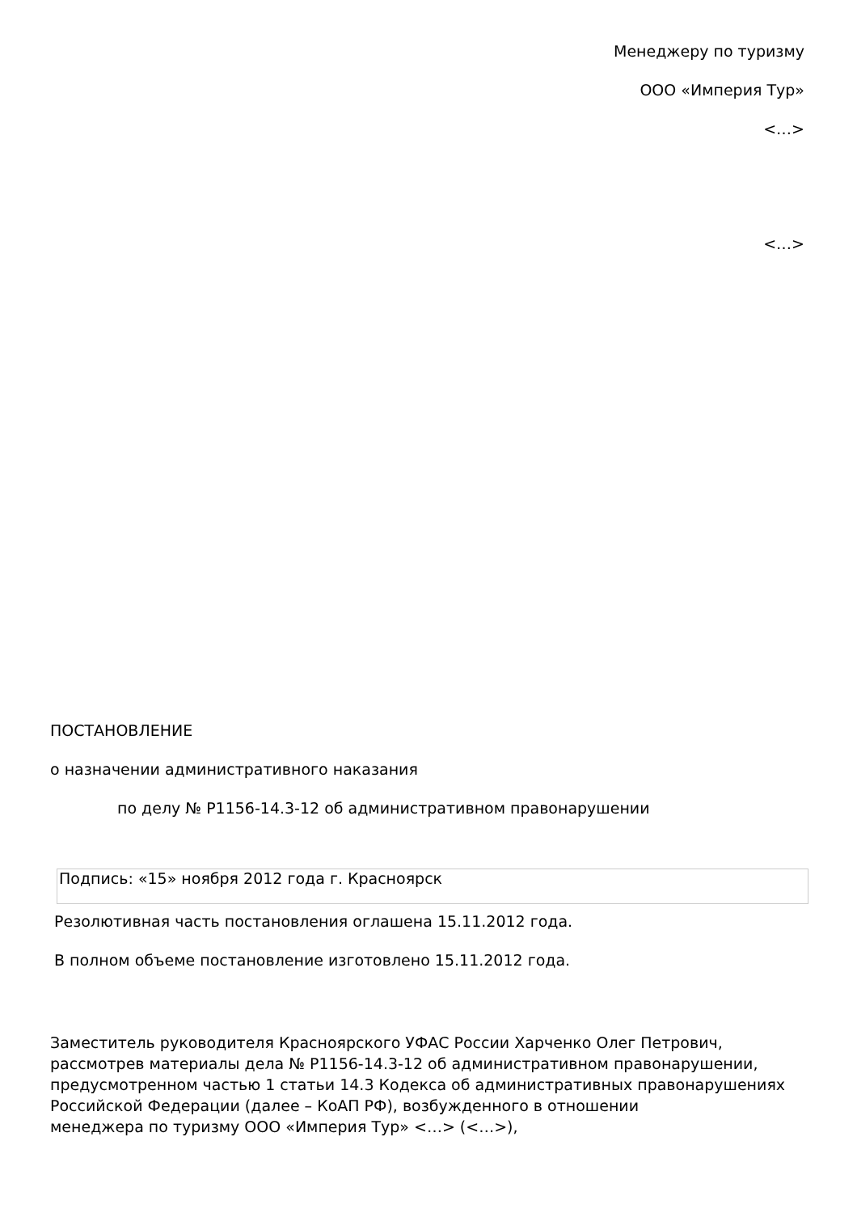Менеджеру по туризму
ООО «Империя Тур»
<…>
<…>
ПОСТАНОВЛЕНИЕ
о назначении административного наказания
по делу № Р1156-14.3-12 об административном правонарушении
Подпись: «15» ноября 2012 года г. Красноярск
Резолютивная часть постановления оглашена 15.11.2012 года.
В полном объеме постановление изготовлено 15.11.2012 года.
Заместитель руководителя Красноярского УФАС России Харченко Олег Петрович, рассмотрев материалы дела № Р1156-14.3-12 об административном правонарушении, предусмотренном частью 1 статьи 14.3 Кодекса об административных правонарушениях Российской Федерации (далее – КоАП РФ), возбужденного в отношении менеджера по туризму ООО «Империя Тур» <…> (<…>),